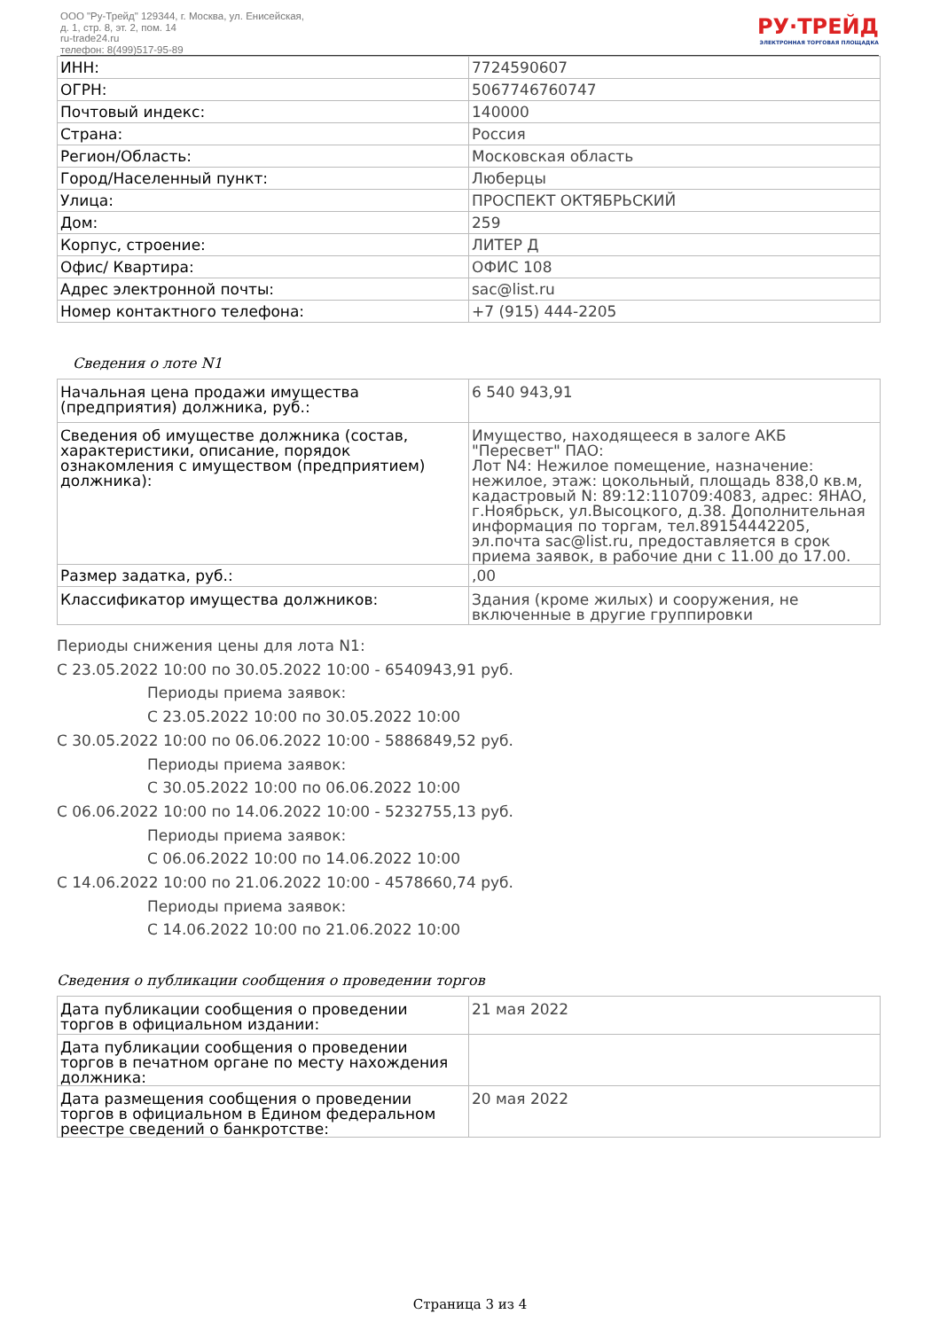ООО "Ру-Трейд" 129344, г. Москва, ул. Енисейская,
д. 1, стр. 8, эт. 2, пом. 14
ru-trade24.ru
телефон: 8(499)517-95-89
РУ·ТРЕЙД
ЭЛЕКТРОННАЯ ТОРГОВАЯ ПЛОЩАДКА
| ИНН: | 7724590607 |
| ОГРН: | 5067746760747 |
| Почтовый индекс: | 140000 |
| Страна: | Россия |
| Регион/Область: | Московская область |
| Город/Населенный пункт: | Люберцы |
| Улица: | ПРОСПЕКТ ОКТЯБРЬСКИЙ |
| Дом: | 259 |
| Корпус, строение: | ЛИТЕР Д |
| Офис/ Квартира: | ОФИС 108 |
| Адрес электронной почты: | sac@list.ru |
| Номер контактного телефона: | +7 (915) 444-2205 |
Сведения о лоте N1
| Начальная цена продажи имущества (предприятия) должника, руб.: | 6 540 943,91 |
| Сведения об имуществе должника (состав, характеристики, описание, порядок ознакомления с имуществом (предприятием) должника): | Имущество, находящееся в залоге АКБ "Пересвет" ПАО: Лот N4: Нежилое помещение, назначение: нежилое, этаж: цокольный, площадь 838,0 кв.м, кадастровый N: 89:12:110709:4083, адрес: ЯНАО, г.Ноябрьск, ул.Высоцкого, д.38. Дополнительная информация по торгам, тел.89154442205, эл.почта sac@list.ru, предоставляется в срок приема заявок, в рабочие дни с 11.00 до 17.00. |
| Размер задатка, руб.: | ,00 |
| Классификатор имущества должников: | Здания (кроме жилых) и сооружения, не включенные в другие группировки |
Периоды снижения цены для лота N1:
С 23.05.2022 10:00 по 30.05.2022 10:00 - 6540943,91 руб.
Периоды приема заявок:
С 23.05.2022 10:00 по 30.05.2022 10:00
С 30.05.2022 10:00 по 06.06.2022 10:00 - 5886849,52 руб.
Периоды приема заявок:
С 30.05.2022 10:00 по 06.06.2022 10:00
С 06.06.2022 10:00 по 14.06.2022 10:00 - 5232755,13 руб.
Периоды приема заявок:
С 06.06.2022 10:00 по 14.06.2022 10:00
С 14.06.2022 10:00 по 21.06.2022 10:00 - 4578660,74 руб.
Периоды приема заявок:
С 14.06.2022 10:00 по 21.06.2022 10:00
Сведения о публикации сообщения о проведении торгов
| Дата публикации сообщения о проведении торгов в официальном издании: | 21 мая 2022 |
| Дата публикации сообщения о проведении торгов в печатном органе по месту нахождения должника: | |
| Дата размещения сообщения о проведении торгов в официальном в Едином федеральном реестре сведений о банкротстве: | 20 мая 2022 |
Страница 3 из 4